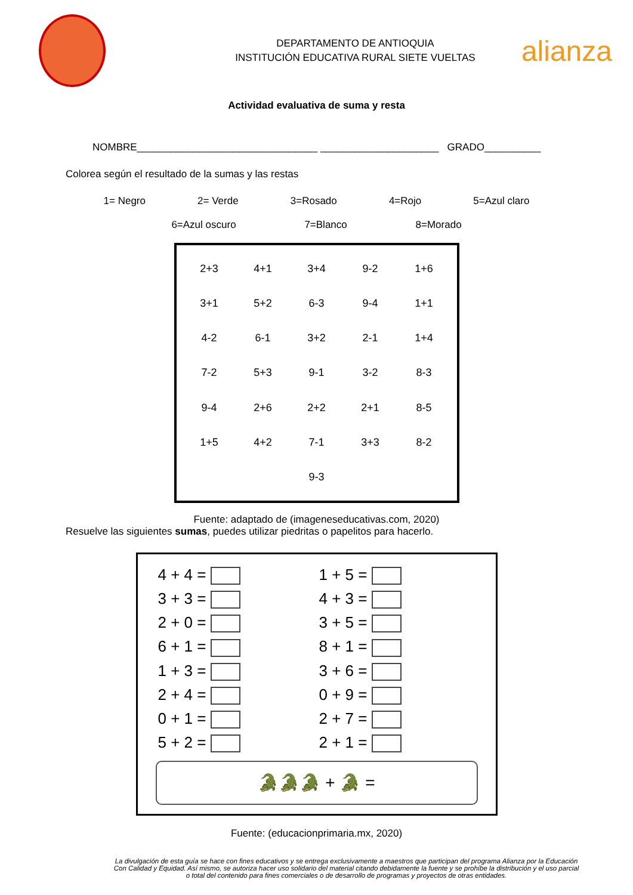DEPARTAMENTO DE ANTIOQUIA
INSTITUCIÓN EDUCATIVA RURAL SIETE VUELTAS
alianza
Actividad evaluativa de suma y resta
NOMBRE________________________________ _____________________ GRADO__________
Colorea según el resultado de la sumas y las restas
1= Negro 2= Verde 3=Rosado 4=Rojo 5=Azul claro
6=Azul oscuro 7=Blanco 8=Morado
2+3 4+1 3+4 9-2 1+6 3+1 5+2 6-3 9-4 1+1 4-2 6-1 3+2 2-1 1+4 7-2 5+3 9-1 3-2 8-3 9-4 2+6 2+2 2+1 8-5 1+5 4+2 7-1 3+3 8-2 9-3
Fuente: adaptado de (imageneseducativas.com, 2020)
Resuelve las siguientes sumas, puedes utilizar piedritas o papelitos para hacerlo.
| 4 + 4 = | 1 + 5 = |
| 3 + 3 = | 4 + 3 = |
| 2 + 0 = | 3 + 5 = |
| 6 + 1 = | 8 + 1 = |
| 1 + 3 = | 3 + 6 = |
| 2 + 4 = | 0 + 9 = |
| 0 + 1 = | 2 + 7 = |
| 5 + 2 = | 2 + 1 = |
🐊🐊🐊 + 🐊 =
Fuente: (educacionprimaria.mx, 2020)
La divulgación de esta guía se hace con fines educativos y se entrega exclusivamente a maestros que participan del programa Alianza por la Educación Con Calidad y Equidad. Así mismo, se autoriza hacer uso solidario del material citando debidamente la fuente y se prohíbe la distribución y el uso parcial o total del contenido para fines comerciales o de desarrollo de programas y proyectos de otras entidades.